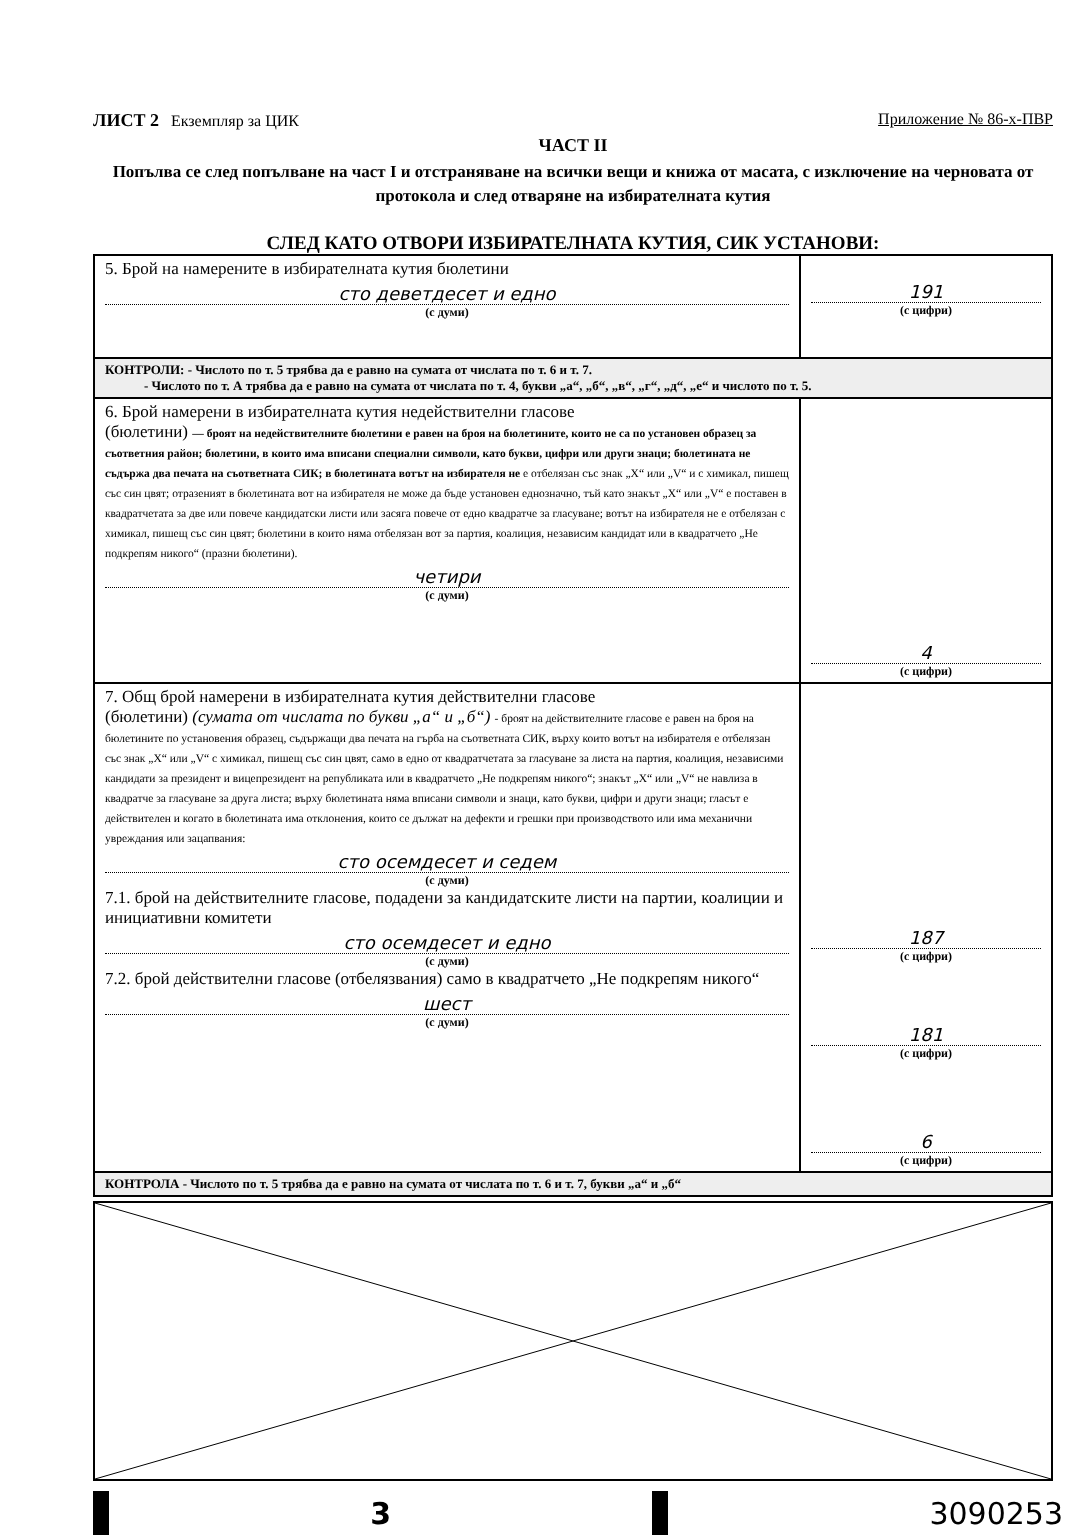ЛИСТ 2 Екземпляр за ЦИК Приложение № 86-х-ПВР
ЧАСТ II
Попълва се след попълване на част I и отстраняване на всички вещи и книжа от масата, с изключение на черновата от протокола и след отваряне на избирателната кутия
СЛЕД КАТО ОТВОРИ ИЗБИРАТЕЛНАТА КУТИЯ, СИК УСТАНОВИ:
| 5. Брой на намерените в избирателната кутия бюлетини сто деветдесет и едно (с думи) | 191 (с цифри) |
| КОНТРОЛИ: - Числото по т. 5 трябва да е равно на сумата от числата по т. 6 и т. 7. - Числото по т. А трябва да е равно на сумата от числата по т. 4, букви „а“, „б“, „в“, „г“, „д“, „е“ и числото по т. 5. | |
| 6. Брой намерени в избирателната кутия недействителни гласове (бюлетини) — броят на недействителните бюлетини е равен на броя на бюлетините, които не са по установен образец за съответния район; бюлетини, в които има вписани специални символи, като букви, цифри или други знаци; бюлетината не съдържа два печата на съответната СИК; в бюлетината вотът на избирателя не е отбелязан със знак „X“ или „V“ и с химикал, пишещ със син цвят; отразеният в бюлетината вот на избирателя не може да бъде установен еднозначно, тъй като знакът „X“ или „V“ е поставен в квадратчетата за две или повече кандидатски листи или засяга повече от едно квадратче за гласуване; вотът на избирателя не е отбелязан с химикал, пишещ със син цвят; бюлетини в които няма отбелязан вот за партия, коалиция, независим кандидат или в квадратчето „Не подкрепям никого“ (празни бюлетини). четири (с думи) | 4 (с цифри) |
| 7. Общ брой намерени в избирателната кутия действителни гласове (бюлетини) (сумата от числата по букви „а“ и „б“) - броят на действителните гласове е равен на броя на бюлетините по установения образец, съдържащи два печата на гърба на съответната СИК, върху които вотът на избирателя е отбелязан със знак „X“ или „V“ с химикал, пишещ със син цвят, само в едно от квадратчетата за гласуване за листа на партия, коалиция, независими кандидати за президент и вицепрезидент на републиката или в квадратчето „Не подкрепям никого“; знакът „X“ или „V“ не навлиза в квадратче за гласуване за друга листа; върху бюлетината няма вписани символи и знаци, като букви, цифри и други знаци; гласът е действителен и когато в бюлетината има отклонения, които се дължат на дефекти и грешки при производството или има механични увреждания или зацапвания: сто осемдесет и седем (с думи) 7.1. брой на действителните гласове, подадени за кандидатските листи на партии, коалиции и инициативни комитети сто осемдесет и едно (с думи) 7.2. брой действителни гласове (отбелязвания) само в квадратчето „Не подкрепям никого“ шест (с думи) | 187 (с цифри) 181 (с цифри) 6 (с цифри) |
| КОНТРОЛА - Числото по т. 5 трябва да е равно на сумата от числата по т. 6 и т. 7, букви „а“ и „б“ | |
3 3090253